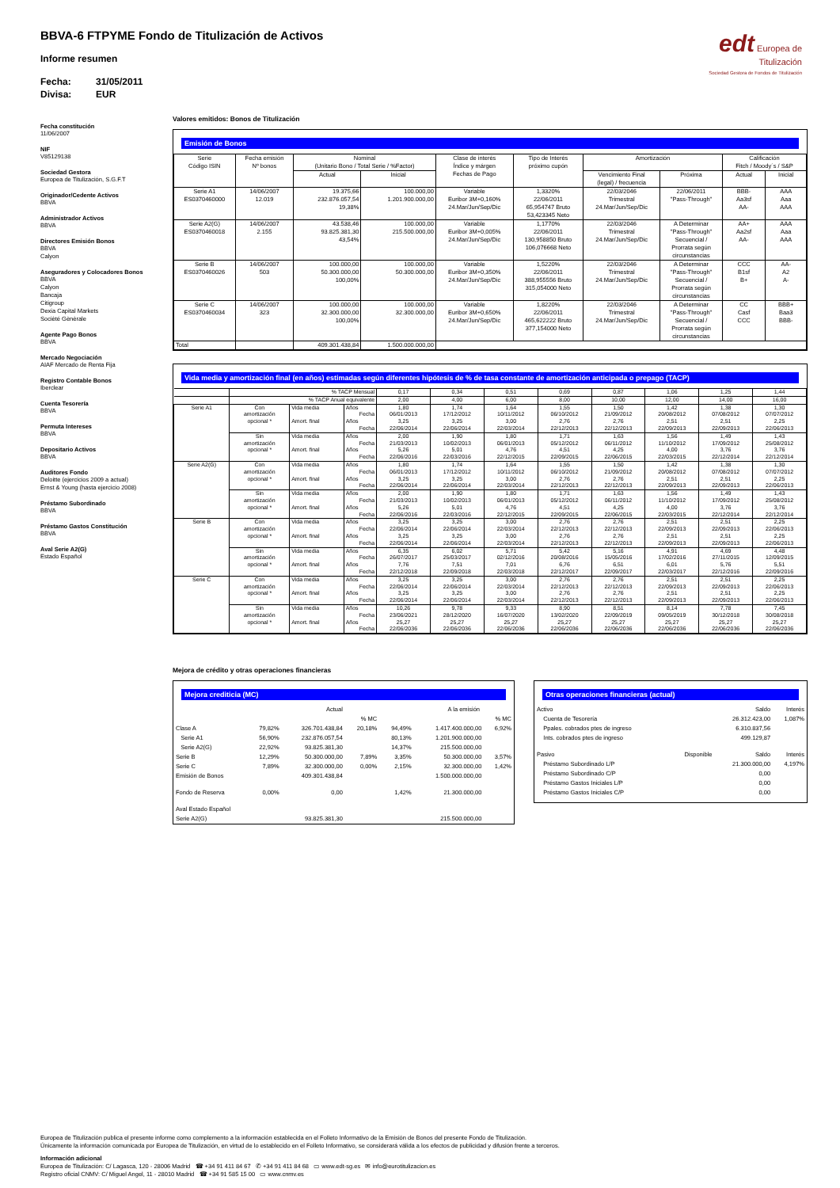edt Europea de
Titulización
Sociedad Gestora de Fondos de Titulización
BBVA-6 FTPYME Fondo de Titulización de Activos
Informe resumen
Fecha: 31/05/2011
Divisa: EUR
Fecha constitución
11/06/2007
NIF
V85129138
Sociedad Gestora
Europea de Titulización, S.G.F.T
Originador/Cedente Activos
BBVA
Administrador Activos
BBVA
Directores Emisión Bonos
BBVA
Calyon
Aseguradores y Colocadores Bonos
BBVA
Calyon
Bancaja
Citigroup
Dexia Capital Markets
Socièté Gènèrale
Agente Pago Bonos
BBVA
Mercado Negociación
AIAF Mercado de Renta Fija
Registro Contable Bonos
Iberclear
Cuenta Tesorería
BBVA
Permuta Intereses
BBVA
Depositario Activos
BBVA
Auditores Fondo
Deloitte (ejercicios 2009 a actual)
Ernst & Young (hasta ejercicio 2008)
Préstamo Subordinado
BBVA
Préstamo Gastos Constitución
BBVA
Aval Serie A2(G)
Estado Español
Valores emitidos: Bonos de Titulización
Emisión de Bonos
| Serie Código ISIN | Fecha emisión Nº bonos | Nominal (Unitario Bono / Total Serie / %Factor) | | Clase de interés Índice y márgen Fechas de Pago | Tipo de Interés próximo cupón | Amortización | | Calificación Fitch / Moody´s / S&P | |
| --- | --- | --- | --- | --- | --- | --- | --- | --- | --- |
| | | Actual | Inicial | | | Vencimiento Final (legal) / frecuencia | Próxima | Actual | Inicial |
| Serie A1 ES0370460000 | 14/06/2007 12.019 | 19.375,66 232.876.057,54 19,38% | 100.000,00 1.201.900.000,00 | Variable Euribor 3M+0,160% 24.Mar/Jun/Sep/Dic | 1,3320% 22/06/2011 65,954747 Bruto 53,423345 Neto | 22/03/2046 Trimestral 24.Mar/Jun/Sep/Dic | 22/06/2011 "Pass-Through" | BBB- Aa3sf AA- | AAA Aaa AAA |
| Serie A2(G) ES0370460018 | 14/06/2007 2.155 | 43.538,46 93.825.381,30 43,54% | 100.000,00 215.500.000,00 | Variable Euribor 3M+0,005% 24.Mar/Jun/Sep/Dic | 1,1770% 22/06/2011 130,958850 Bruto 106,076668 Neto | 22/03/2046 Trimestral 24.Mar/Jun/Sep/Dic | A Determinar "Pass-Through" Secuencial / Prorrata según circunstancias | AA+ Aa2sf AA- | AAA Aaa AAA |
| Serie B ES0370460026 | 14/06/2007 503 | 100.000,00 50.300.000,00 100,00% | 100.000,00 50.300.000,00 | Variable Euribor 3M+0,350% 24.Mar/Jun/Sep/Dic | 1,5220% 22/06/2011 388,955556 Bruto 315,054000 Neto | 22/03/2046 Trimestral 24.Mar/Jun/Sep/Dic | A Determinar "Pass-Through" Secuencial / Prorrata según circunstancias | CCC B1sf B+ | AA- A2 A- |
| Serie C ES0370460034 | 14/06/2007 323 | 100.000,00 32.300.000,00 100,00% | 100.000,00 32.300.000,00 | Variable Euribor 3M+0,650% 24.Mar/Jun/Sep/Dic | 1,8220% 22/06/2011 465,622222 Bruto 377,154000 Neto | 22/03/2046 Trimestral 24.Mar/Jun/Sep/Dic | A Determinar "Pass-Through" Secuencial / Prorrata según circunstancias | CC Casf CCC | BBB+ Baa3 BBB- |
| Total | | 409.301.438,84 | 1.500.000.000,00 | | | | | | |
Vida media y amortización final (en años) estimadas según diferentes hipótesis de % de tasa constante de amortización anticipada o prepago (TACP)
| | % TACP Mensual | | | 0,17 | 0,34 | 0,51 | 0,69 | 0,87 | 1,06 | 1,25 | 1,44 |
| | % TACP Anual equivalente | | | 2,00 | 4,00 | 6,00 | 8,00 | 10,00 | 12,00 | 14,00 | 16,00 |
| Serie A1 | Con amortización opcional * | Vida media | Años | 1,80 | 1,74 | 1,64 | 1,55 | 1,50 | 1,42 | 1,38 | 1,30 |
| | | | Fecha | 06/01/2013 | 17/12/2012 | 10/11/2012 | 06/10/2012 | 21/09/2012 | 20/08/2012 | 07/08/2012 | 07/07/2012 |
| | | Amort. final | Años | 3,25 | 3,25 | 3,00 | 2,76 | 2,76 | 2,51 | 2,51 | 2,25 |
| | | | Fecha | 22/06/2014 | 22/06/2014 | 22/03/2014 | 22/12/2013 | 22/12/2013 | 22/09/2013 | 22/09/2013 | 22/06/2013 |
| | Sin amortización opcional * | Vida media | Años | 2,00 | 1,90 | 1,80 | 1,71 | 1,63 | 1,56 | 1,49 | 1,43 |
| | | | Fecha | 21/03/2013 | 10/02/2013 | 06/01/2013 | 05/12/2012 | 06/11/2012 | 11/10/2012 | 17/09/2012 | 25/08/2012 |
| | | Amort. final | Años | 5,26 | 5,01 | 4,76 | 4,51 | 4,25 | 4,00 | 3,76 | 3,76 |
| | | | Fecha | 22/06/2016 | 22/03/2016 | 22/12/2015 | 22/09/2015 | 22/06/2015 | 22/03/2015 | 22/12/2014 | 22/12/2014 |
| Serie A2(G) | Con amortización opcional * | Vida media | Años | 1,80 | 1,74 | 1,64 | 1,55 | 1,50 | 1,42 | 1,38 | 1,30 |
| | | | Fecha | 06/01/2013 | 17/12/2012 | 10/11/2012 | 06/10/2012 | 21/09/2012 | 20/08/2012 | 07/08/2012 | 07/07/2012 |
| | | Amort. final | Años | 3,25 | 3,25 | 3,00 | 2,76 | 2,76 | 2,51 | 2,51 | 2,25 |
| | | | Fecha | 22/06/2014 | 22/06/2014 | 22/03/2014 | 22/12/2013 | 22/12/2013 | 22/09/2013 | 22/09/2013 | 22/06/2013 |
| | Sin amortización opcional * | Vida media | Años | 2,00 | 1,90 | 1,80 | 1,71 | 1,63 | 1,56 | 1,49 | 1,43 |
| | | | Fecha | 21/03/2013 | 10/02/2013 | 06/01/2013 | 05/12/2012 | 06/11/2012 | 11/10/2012 | 17/09/2012 | 25/08/2012 |
| | | Amort. final | Años | 5,26 | 5,01 | 4,76 | 4,51 | 4,25 | 4,00 | 3,76 | 3,76 |
| | | | Fecha | 22/06/2016 | 22/03/2016 | 22/12/2015 | 22/09/2015 | 22/06/2015 | 22/03/2015 | 22/12/2014 | 22/12/2014 |
| Serie B | Con amortización opcional * | Vida media | Años | 3,25 | 3,25 | 3,00 | 2,76 | 2,76 | 2,51 | 2,51 | 2,25 |
| | | | Fecha | 22/06/2014 | 22/06/2014 | 22/03/2014 | 22/12/2013 | 22/12/2013 | 22/09/2013 | 22/09/2013 | 22/06/2013 |
| | | Amort. final | Años | 3,25 | 3,25 | 3,00 | 2,76 | 2,76 | 2,51 | 2,51 | 2,25 |
| | | | Fecha | 22/06/2014 | 22/06/2014 | 22/03/2014 | 22/12/2013 | 22/12/2013 | 22/09/2013 | 22/09/2013 | 22/06/2013 |
| | Sin amortización opcional * | Vida media | Años | 6,35 | 6,02 | 5,71 | 5,42 | 5,16 | 4,91 | 4,69 | 4,48 |
| | | | Fecha | 26/07/2017 | 25/03/2017 | 02/12/2016 | 20/08/2016 | 15/05/2016 | 17/02/2016 | 27/11/2015 | 12/09/2015 |
| | | Amort. final | Años | 7,76 | 7,51 | 7,01 | 6,76 | 6,51 | 6,01 | 5,76 | 5,51 |
| | | | Fecha | 22/12/2018 | 22/09/2018 | 22/03/2018 | 22/12/2017 | 22/09/2017 | 22/03/2017 | 22/12/2016 | 22/09/2016 |
| Serie C | Con amortización opcional * | Vida media | Años | 3,25 | 3,25 | 3,00 | 2,76 | 2,76 | 2,51 | 2,51 | 2,25 |
| | | | Fecha | 22/06/2014 | 22/06/2014 | 22/03/2014 | 22/12/2013 | 22/12/2013 | 22/09/2013 | 22/09/2013 | 22/06/2013 |
| | | Amort. final | Años | 3,25 | 3,25 | 3,00 | 2,76 | 2,76 | 2,51 | 2,51 | 2,25 |
| | | | Fecha | 22/06/2014 | 22/06/2014 | 22/03/2014 | 22/12/2013 | 22/12/2013 | 22/09/2013 | 22/09/2013 | 22/06/2013 |
| | Sin amortización opcional * | Vida media | Años | 10,26 | 9,78 | 9,33 | 8,90 | 8,51 | 8,14 | 7,78 | 7,45 |
| | | | Fecha | 23/06/2021 | 28/12/2020 | 16/07/2020 | 13/02/2020 | 22/09/2019 | 09/05/2019 | 30/12/2018 | 30/08/2018 |
| | | Amort. final | Años | 25,27 | 25,27 | 25,27 | 25,27 | 25,27 | 25,27 | 25,27 | 25,27 |
| | | | Fecha | 22/06/2036 | 22/06/2036 | 22/06/2036 | 22/06/2036 | 22/06/2036 | 22/06/2036 | 22/06/2036 | 22/06/2036 |
Mejora de crédito y otras operaciones financieras
Mejora crediticia (MC)
| | | Actual | | | A la emisión | |
| | | | % MC | | | % MC |
| Clase A | 79,82% | 326.701.438,84 | 20,18% | 94,49% | 1.417.400.000,00 | 6,92% |
| Serie A1 | 56,90% | 232.876.057,54 | | 80,13% | 1.201.900.000,00 | |
| Serie A2(G) | 22,92% | 93.825.381,30 | | 14,37% | 215.500.000,00 | |
| Serie B | 12,29% | 50.300.000,00 | 7,89% | 3,35% | 50.300.000,00 | 3,57% |
| Serie C | 7,89% | 32.300.000,00 | 0,00% | 2,15% | 32.300.000,00 | 1,42% |
| Emisión de Bonos | | 409.301.438,84 | | | 1.500.000.000,00 | |
| Fondo de Reserva | 0,00% | 0,00 | | 1,42% | 21.300.000,00 | |
| Aval Estado Español | | | | | | |
| Serie A2(G) | | 93.825.381,30 | | | 215.500.000,00 | |
Otras operaciones financieras (actual)
| Activo | | Saldo | Interés |
| Cuenta de Tesorería | | 26.312.423,00 | 1,087% |
| Ppales. cobrados ptes de ingreso | | 6.310.837,56 | |
| Ints. cobrados ptes de ingreso | | 499.129,87 | |
| Pasivo | Disponible | Saldo | Interés |
| Préstamo Subordinado L/P | | 21.300.000,00 | 4,197% |
| Préstamo Subordinado C/P | | 0,00 | |
| Préstamo Gastos Iniciales L/P | | 0,00 | |
| Préstamo Gastos Iniciales C/P | | 0,00 | |
Europea de Titulización publica el presente informe como complemento a la información establecida en el Folleto Informativo de la Emisión de Bonos del presente Fondo de Titulización.
Únicamente la información comunicada por Europea de Titulización, en virtud de lo establecido en el Folleto Informativo, se considerará válida a los efectos de publicidad y difusión frente a terceros.
Información adicional
Europea de Titulización: C/ Lagasca, 120 - 28006 Madrid ☎ +34 91 411 84 67 ✆ +34 91 411 84 68 ▭ www.edt-sg.es ✉ info@eurotitulizacion.es
Registro oficial CNMV: C/ Miguel Angel, 11 - 28010 Madrid ☎ +34 91 585 15 00 ▭ www.cnmv.es